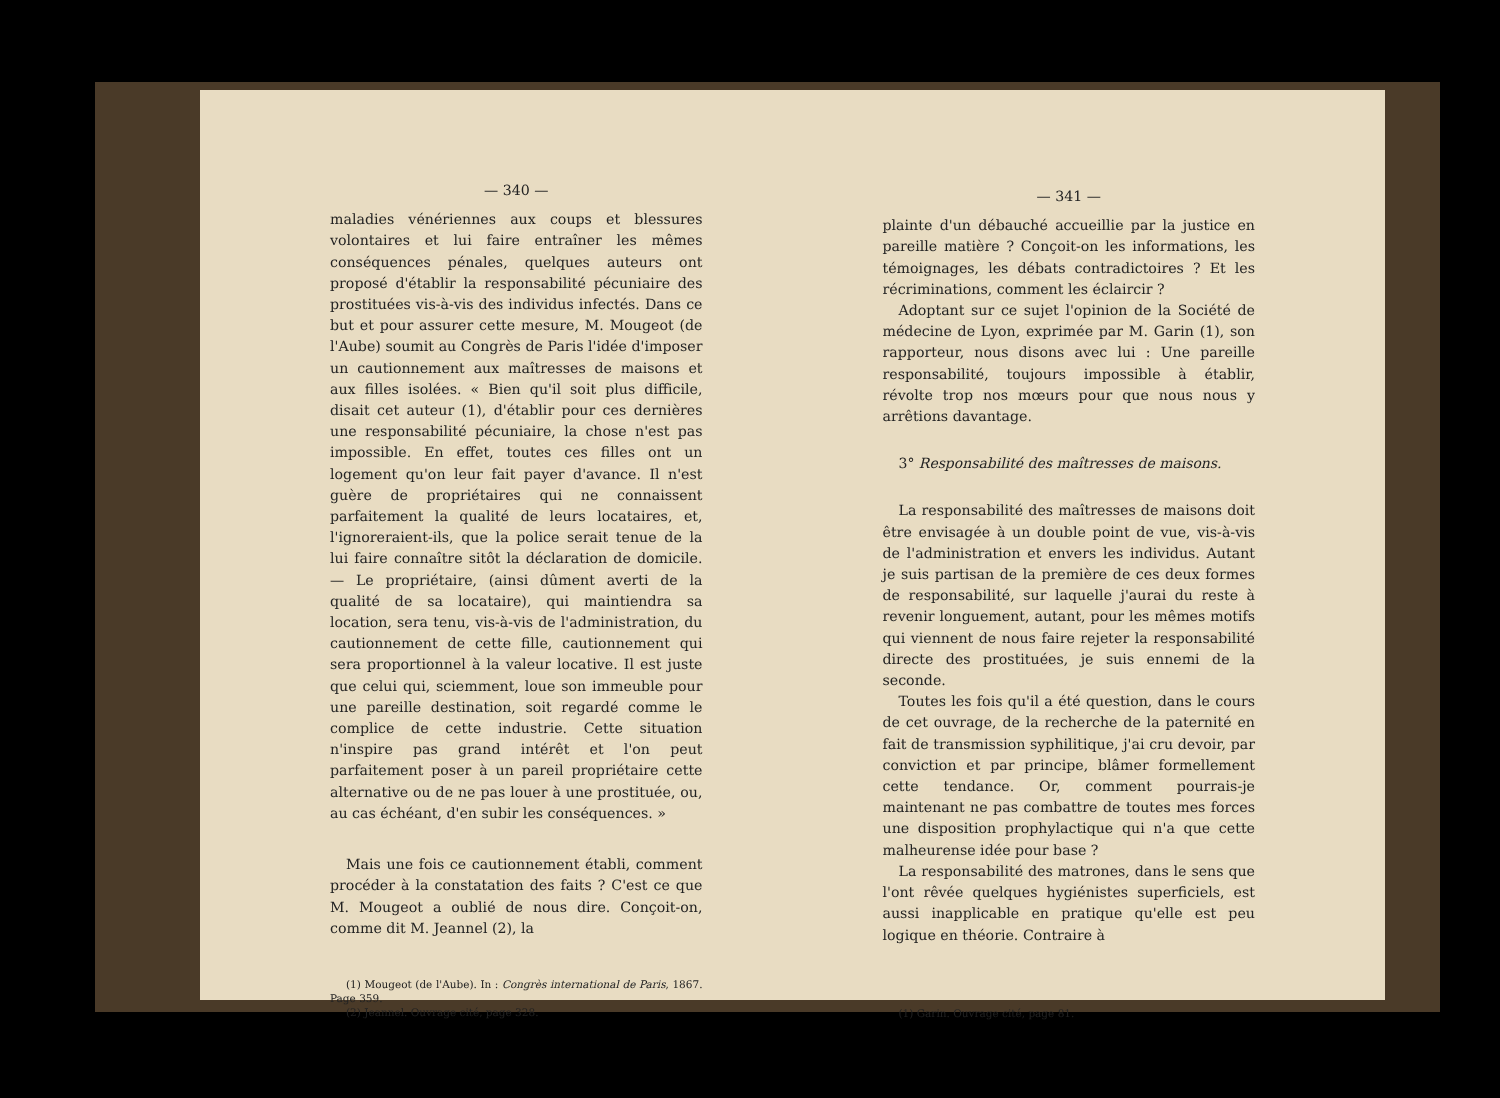— 340 —
maladies vénériennes aux coups et blessures volontaires et lui faire entraîner les mêmes conséquences pénales, quelques auteurs ont proposé d'établir la responsabilité pécuniaire des prostituées vis-à-vis des individus infectés. Dans ce but et pour assurer cette mesure, M. Mougeot (de l'Aube) soumit au Congrès de Paris l'idée d'imposer un cautionnement aux maîtresses de maisons et aux filles isolées. « Bien qu'il soit plus difficile, disait cet auteur (1), d'établir pour ces dernières une responsabilité pécuniaire, la chose n'est pas impossible. En effet, toutes ces filles ont un logement qu'on leur fait payer d'avance. Il n'est guère de propriétaires qui ne connaissent parfaitement la qualité de leurs locataires, et, l'ignoreraient-ils, que la police serait tenue de la lui faire connaître sitôt la déclaration de domicile. — Le propriétaire, (ainsi dûment averti de la qualité de sa locataire), qui maintiendra sa location, sera tenu, vis-à-vis de l'administration, du cautionnement de cette fille, cautionnement qui sera proportionnel à la valeur locative. Il est juste que celui qui, sciemment, loue son immeuble pour une pareille destination, soit regardé comme le complice de cette industrie. Cette situation n'inspire pas grand intérêt et l'on peut parfaitement poser à un pareil propriétaire cette alternative ou de ne pas louer à une prostituée, ou, au cas échéant, d'en subir les conséquences. »
Mais une fois ce cautionnement établi, comment procéder à la constatation des faits ? C'est ce que M. Mougeot a oublié de nous dire. Conçoit-on, comme dit M. Jeannel (2), la
(1) Mougeot (de l'Aube). In : Congrès international de Paris, 1867. Page 359.
(2) Jeannel. Ouvrage cité, page 328.
— 341 —
plainte d'un débauché accueillie par la justice en pareille matière ? Conçoit-on les informations, les témoignages, les débats contradictoires ? Et les récriminations, comment les éclaircir ?
Adoptant sur ce sujet l'opinion de la Société de médecine de Lyon, exprimée par M. Garin (1), son rapporteur, nous disons avec lui : Une pareille responsabilité, toujours impossible à établir, révolte trop nos mœurs pour que nous nous y arrêtions davantage.
3° Responsabilité des maîtresses de maisons.
La responsabilité des maîtresses de maisons doit être envisagée à un double point de vue, vis-à-vis de l'administration et envers les individus. Autant je suis partisan de la première de ces deux formes de responsabilité, sur laquelle j'aurai du reste à revenir longuement, autant, pour les mêmes motifs qui viennent de nous faire rejeter la responsabilité directe des prostituées, je suis ennemi de la seconde.
Toutes les fois qu'il a été question, dans le cours de cet ouvrage, de la recherche de la paternité en fait de transmission syphilitique, j'ai cru devoir, par conviction et par principe, blâmer formellement cette tendance. Or, comment pourrais-je maintenant ne pas combattre de toutes mes forces une disposition prophylactique qui n'a que cette malheurense idée pour base ?
La responsabilité des matrones, dans le sens que l'ont rêvée quelques hygiénistes superficiels, est aussi inapplicable en pratique qu'elle est peu logique en théorie. Contraire à
(1) Garin. Ouvrage cité, page 81.